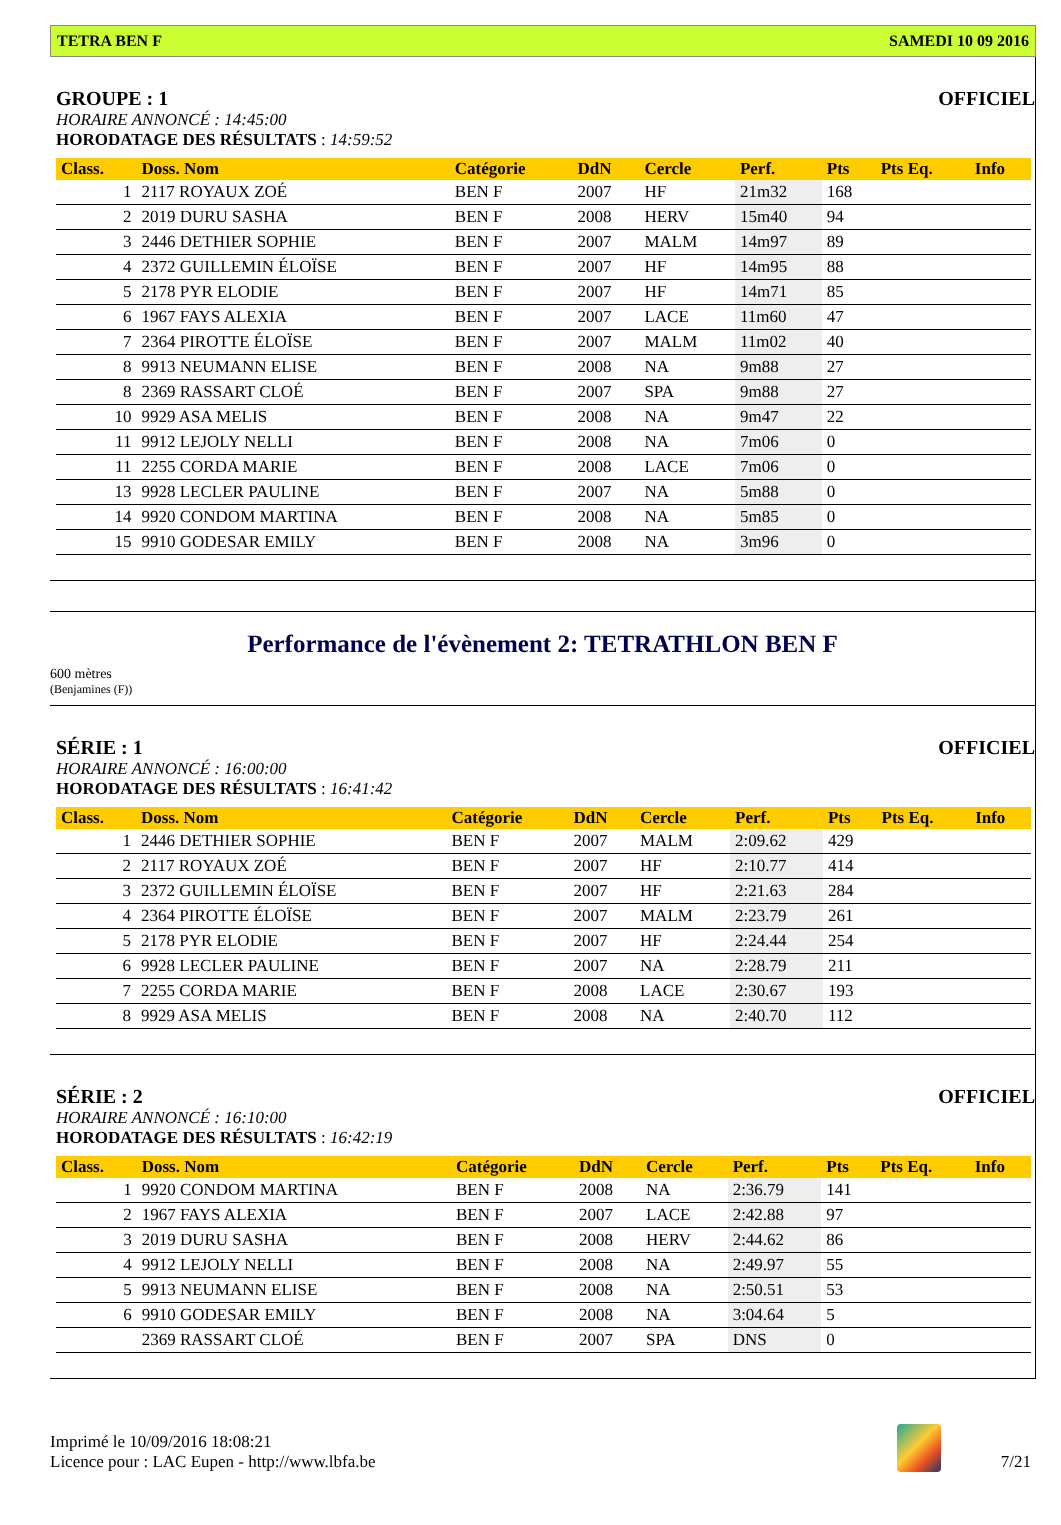TETRA BEN F SAMEDI 10 09 2016
GROUPE : 1 OFFICIEL
HORAIRE ANNONCÉ : 14:45:00
HORODATAGE DES RÉSULTATS : 14:59:52
| Class. | Doss. Nom | Catégorie | DdN | Cercle | Perf. | Pts | Pts Eq. | Info |
| --- | --- | --- | --- | --- | --- | --- | --- | --- |
| 1 | 2117 ROYAUX ZOÉ | BEN F | 2007 | HF | 21m32 | 168 | | |
| 2 | 2019 DURU SASHA | BEN F | 2008 | HERV | 15m40 | 94 | | |
| 3 | 2446 DETHIER SOPHIE | BEN F | 2007 | MALM | 14m97 | 89 | | |
| 4 | 2372 GUILLEMIN ÉLOÏSE | BEN F | 2007 | HF | 14m95 | 88 | | |
| 5 | 2178 PYR ELODIE | BEN F | 2007 | HF | 14m71 | 85 | | |
| 6 | 1967 FAYS ALEXIA | BEN F | 2007 | LACE | 11m60 | 47 | | |
| 7 | 2364 PIROTTE ÉLOÏSE | BEN F | 2007 | MALM | 11m02 | 40 | | |
| 8 | 9913 NEUMANN ELISE | BEN F | 2008 | NA | 9m88 | 27 | | |
| 8 | 2369 RASSART CLOÉ | BEN F | 2007 | SPA | 9m88 | 27 | | |
| 10 | 9929 ASA MELIS | BEN F | 2008 | NA | 9m47 | 22 | | |
| 11 | 9912 LEJOLY NELLI | BEN F | 2008 | NA | 7m06 | 0 | | |
| 11 | 2255 CORDA MARIE | BEN F | 2008 | LACE | 7m06 | 0 | | |
| 13 | 9928 LECLER PAULINE | BEN F | 2007 | NA | 5m88 | 0 | | |
| 14 | 9920 CONDOM MARTINA | BEN F | 2008 | NA | 5m85 | 0 | | |
| 15 | 9910 GODESAR EMILY | BEN F | 2008 | NA | 3m96 | 0 | | |
Performance de l'évènement 2: TETRATHLON BEN F
600 mètres
(Benjamines (F))
SÉRIE : 1 OFFICIEL
HORAIRE ANNONCÉ : 16:00:00
HORODATAGE DES RÉSULTATS : 16:41:42
| Class. | Doss. Nom | Catégorie | DdN | Cercle | Perf. | Pts | Pts Eq. | Info |
| --- | --- | --- | --- | --- | --- | --- | --- | --- |
| 1 | 2446 DETHIER SOPHIE | BEN F | 2007 | MALM | 2:09.62 | 429 | | |
| 2 | 2117 ROYAUX ZOÉ | BEN F | 2007 | HF | 2:10.77 | 414 | | |
| 3 | 2372 GUILLEMIN ÉLOÏSE | BEN F | 2007 | HF | 2:21.63 | 284 | | |
| 4 | 2364 PIROTTE ÉLOÏSE | BEN F | 2007 | MALM | 2:23.79 | 261 | | |
| 5 | 2178 PYR ELODIE | BEN F | 2007 | HF | 2:24.44 | 254 | | |
| 6 | 9928 LECLER PAULINE | BEN F | 2007 | NA | 2:28.79 | 211 | | |
| 7 | 2255 CORDA MARIE | BEN F | 2008 | LACE | 2:30.67 | 193 | | |
| 8 | 9929 ASA MELIS | BEN F | 2008 | NA | 2:40.70 | 112 | | |
SÉRIE : 2 OFFICIEL
HORAIRE ANNONCÉ : 16:10:00
HORODATAGE DES RÉSULTATS : 16:42:19
| Class. | Doss. Nom | Catégorie | DdN | Cercle | Perf. | Pts | Pts Eq. | Info |
| --- | --- | --- | --- | --- | --- | --- | --- | --- |
| 1 | 9920 CONDOM MARTINA | BEN F | 2008 | NA | 2:36.79 | 141 | | |
| 2 | 1967 FAYS ALEXIA | BEN F | 2007 | LACE | 2:42.88 | 97 | | |
| 3 | 2019 DURU SASHA | BEN F | 2008 | HERV | 2:44.62 | 86 | | |
| 4 | 9912 LEJOLY NELLI | BEN F | 2008 | NA | 2:49.97 | 55 | | |
| 5 | 9913 NEUMANN ELISE | BEN F | 2008 | NA | 2:50.51 | 53 | | |
| 6 | 9910 GODESAR EMILY | BEN F | 2008 | NA | 3:04.64 | 5 | | |
| | 2369 RASSART CLOÉ | BEN F | 2007 | SPA | DNS | 0 | | |
Imprimé le 10/09/2016 18:08:21
Licence pour : LAC Eupen - http://www.lbfa.be
7/21